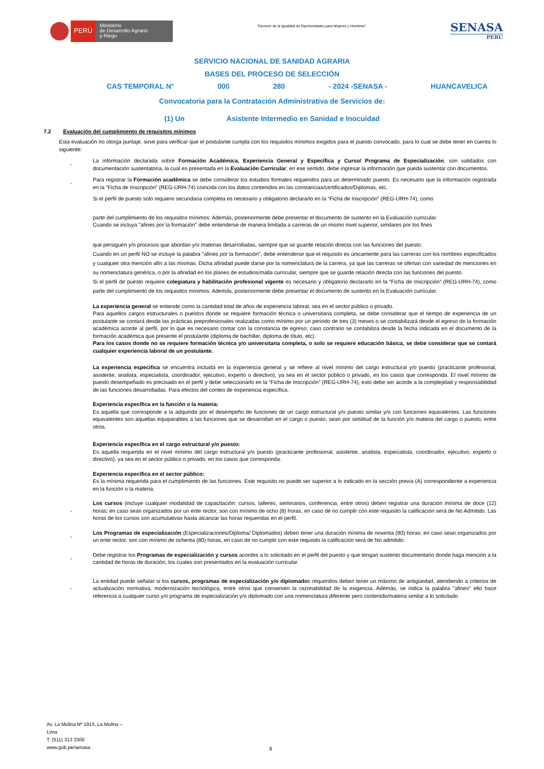PERÚ
Ministerio
de Desarrollo Agrario
y Riego
“Decenio de la Igualdad de Oportunidades para Mujeres y Hombres”
SENASA
PERU
SERVICIO NACIONAL DE SANIDAD AGRARIA
BASES DEL PROCESO DE SELECCIÓN
CAS TEMPORAL N° 000 280 - 2024 -SENASA - HUANCAVELICA
Convocatoria para la Contratación Administrativa de Servicios de:
(1) Un Asistente Intermedio en Sanidad e Inocuidad
7.2 Evaluación del cumplimiento de requisitos mínimos
Esta evaluación no otorga puntaje, sirve para verificar que el postulante cumpla con los requisitos mínimos exigidos para el puesto convocado, para lo cual se debe tener en cuenta lo siguiente:
- La información declarada sobre Formación Académica, Experiencia General y Específica y Curso/ Programa de Especialización; son validados con documentación sustentatoria, la cual es presentada en la Evaluación Curricular; en ese sentido, debe ingresar la información que pueda sustentar con documentos.
- Para registrar la Formación académica se debe considerar los estudios formales requeridos para un determinado puesto. Es necesario que la información registrada en la “Ficha de Inscripción” (REG-URH-74) coincida con los datos contenidos en las constancias/certificados/Diplomas, etc.
Si el perfil de puesto solo requiere secundaria completa es necesario y obligatorio declararlo en la “Ficha de Inscripción” (REG-URH-74), como
parte del cumplimiento de los requisitos mínimos. Además, posteriormente debe presentar el documento de sustento en la Evaluación curricular.
Cuando se incluya "afines por la formación" debe entenderse de manera limitada a carreras de un mismo nivel superior, similares por los fines
que persiguen y/o procesos que abordan y/o materias desarrolladas, siempre que se guarde relación directa con las funciones del puesto.
Cuando en un perfil NO se incluye la palabra "afines por la formación", debe entenderse que el requisito es únicamente para las carreras con los nombres especificados y cualquier otra mención afín a las mismas. Dicha afinidad puede darse por la nomenclatura de la carrera, ya que las carreras se ofertan con variedad de menciones en su nomenclatura genérica, o por la afinidad en los planes de estudios/malla curricular, siempre que se guarde relación directa con las funciones del puesto.
Si el perfil de puesto requiere colegiatura y habilitación profesional vigente es necesario y obligatorio declararlo en la “Ficha de Inscripción” (REG-URH-74), como parte del cumplimiento de los requisitos mínimos. Además, posteriormente debe presentar el documento de sustento en la Evaluación curricular.
La experiencia general se entiende como la cantidad total de años de experiencia laboral, sea en el sector público o privado.
Para aquellos cargos estructurales o puestos donde se requiere formación técnica o universitaria completa, se debe considerar que el tiempo de experiencia de un postulante se contará desde las prácticas preprofesionales realizadas como mínimo por un periodo de tres (3) meses o se contabilizará desde el egreso de la formación académica acorde al perfil, por lo que es necesario contar con la constancia de egreso; caso contrario se contabiliza desde la fecha indicada en el documento de la formación académica que presente el postulante (diploma de bachiller, diploma de título, etc).
Para los casos donde no se requiere formación técnica y/o universitaria completa, o solo se requiere educación básica, se debe considerar que se contará cualquier experiencia laboral de un postulante.
La experiencia especifica se encuentra incluida en la experiencia general y se refiere al nivel mínimo del cargo estructural y/o puesto (practicante profesional, asistente, analista, especialista, coordinador, ejecutivo, experto o directivo), ya sea en el sector público o privado, en los casos que corresponda. El nivel mínimo de puesto desempeñado es precisado en el perfil y debe seleccionarlo en la “Ficha de Inscripción” (REG-URH-74), esto debe ser acorde a la complejidad y responsabilidad de las funciones desarrolladas. Para efectos del conteo de experiencia específica.
Experiencia específica en la función o la materia:
Es aquella que corresponde a la adquirida por el desempeño de funciones de un cargo estructural y/o puesto similar y/o con funciones equivalentes. Las funciones equivalentes son aquellas equiparables a las funciones que se desarrollan en el cargo o puesto, sean por similitud de la función y/o materia del cargo o puesto, entre otros.
Experiencia específica en el cargo estructural y/o puesto:
Es aquella requerida en el nivel mínimo del cargo estructural y/o puesto (practicante profesional, asistente, analista, especialista, coordinador, ejecutivo, experto o directivo), ya sea en el sector público o privado, en los casos que corresponda.
Experiencia específica en el sector público:
Es la mínima requerida para el cumplimiento de las funciones. Este requisito no puede ser superior a lo indicado en la sección previa (A) correspondiente a experiencia en la función o la materia.
- Los cursos (incluye cualquier modalidad de capacitación: cursos, talleres, seminarios, conferencia, entre otros) deben registrar una duración mínima de doce (12) horas; en caso sean organizados por un ente rector, son con mínimo de ocho (8) horas, en caso de no cumplir con este requisito la calificación será de No Admitido. Las horas de los cursos son acumulativas hasta alcanzar las horas requeridas en el perfil.
- Los Programas de especialización (Especializaciones/Diploma/ Diplomados) deben tener una duración mínima de noventa (90) horas; en caso sean organizados por un ente rector, son con mínimo de ochenta (80) horas, en caso de no cumplir con este requisito la calificación será de No admitido.
- Debe registrar los Programas de especialización y cursos acordes a lo solicitado en el perfil del puesto y que tengan sustento documentario donde haga mención a la cantidad de horas de duración, los cuales son presentados en la evaluación curricular.
- La entidad puede señalar si los cursos, programas de especialización y/o diplomados requeridos deben tener un máximo de antigüedad, atendiendo a criterios de actualización normativa, modernización tecnológica, entre otros que conserven la razonabilidad de la exigencia. Además, se indica la palabra "afines" ello hace referencia a cualquier curso y/o programa de especialización y/o diplomado con una nomenclatura diferente pero contenido/materia similar a lo solicitado
Av. La Molina Nº 1915, La Molina –
Lima
T: (511) 313 3300
www.gob.pe/senasa
8